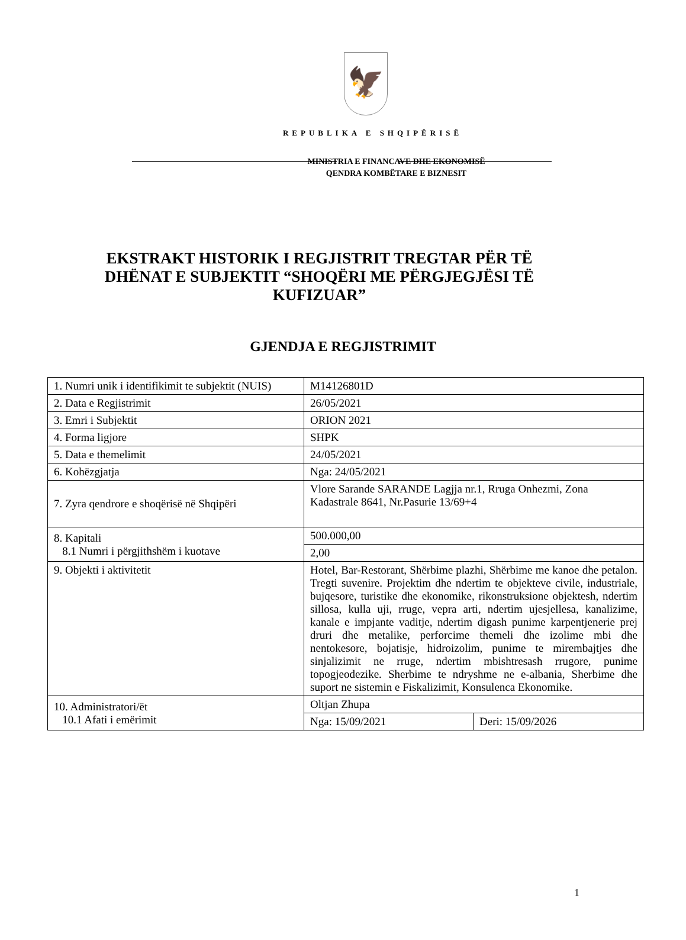🦅
REPUBLIKA E SHQIPËRISË
MINISTRIA E FINANCAVE DHE EKONOMISË
QENDRA KOMBËTARE E BIZNESIT
EKSTRAKT HISTORIK I REGJISTRIT TREGTAR PËR TË DHËNAT E SUBJEKTIT “SHOQËRI ME PËRGJEGJËSI TË KUFIZUAR”
GJENDJA E REGJISTRIMIT
| 1. Numri unik i identifikimit te subjektit (NUIS) | M14126801D | |
| 2. Data e Regjistrimit | 26/05/2021 | |
| 3. Emri i Subjektit | ORION 2021 | |
| 4. Forma ligjore | SHPK | |
| 5. Data e themelimit | 24/05/2021 | |
| 6. Kohëzgjatja | Nga: 24/05/2021 | |
| 7. Zyra qendrore e shoqërisë në Shqipëri | Vlore Sarande SARANDE Lagjja nr.1, Rruga Onhezmi, Zona Kadastrale 8641, Nr.Pasurie 13/69+4 | |
| 8. Kapitali 8.1 Numri i përgjithshëm i kuotave | 500.000,00 | |
| | 2,00 | |
| 9. Objekti i aktivitetit | Hotel, Bar-Restorant, Shërbime plazhi, Shërbime me kanoe dhe petalon. Tregti suvenire. Projektim dhe ndertim te objekteve civile, industriale, bujqesore, turistike dhe ekonomike, rikonstruksione objektesh, ndertim sillosa, kulla uji, rruge, vepra arti, ndertim ujesjellesa, kanalizime, kanale e impjante vaditje, ndertim digash punime karpentjenerie prej druri dhe metalike, perforcime themeli dhe izolime mbi dhe nentokesore, bojatisje, hidroizolim, punime te mirembajtjes dhe sinjalizimit ne rruge, ndertim mbishtresash rrugore, punime topogjeodezike. Sherbime te ndryshme ne e-albania, Sherbime dhe suport ne sistemin e Fiskalizimit, Konsulenca Ekonomike. | |
| 10. Administratori/ët 10.1 Afati i emërimit | Oltjan Zhupa | |
| | Nga: 15/09/2021 | Deri: 15/09/2026 |
1